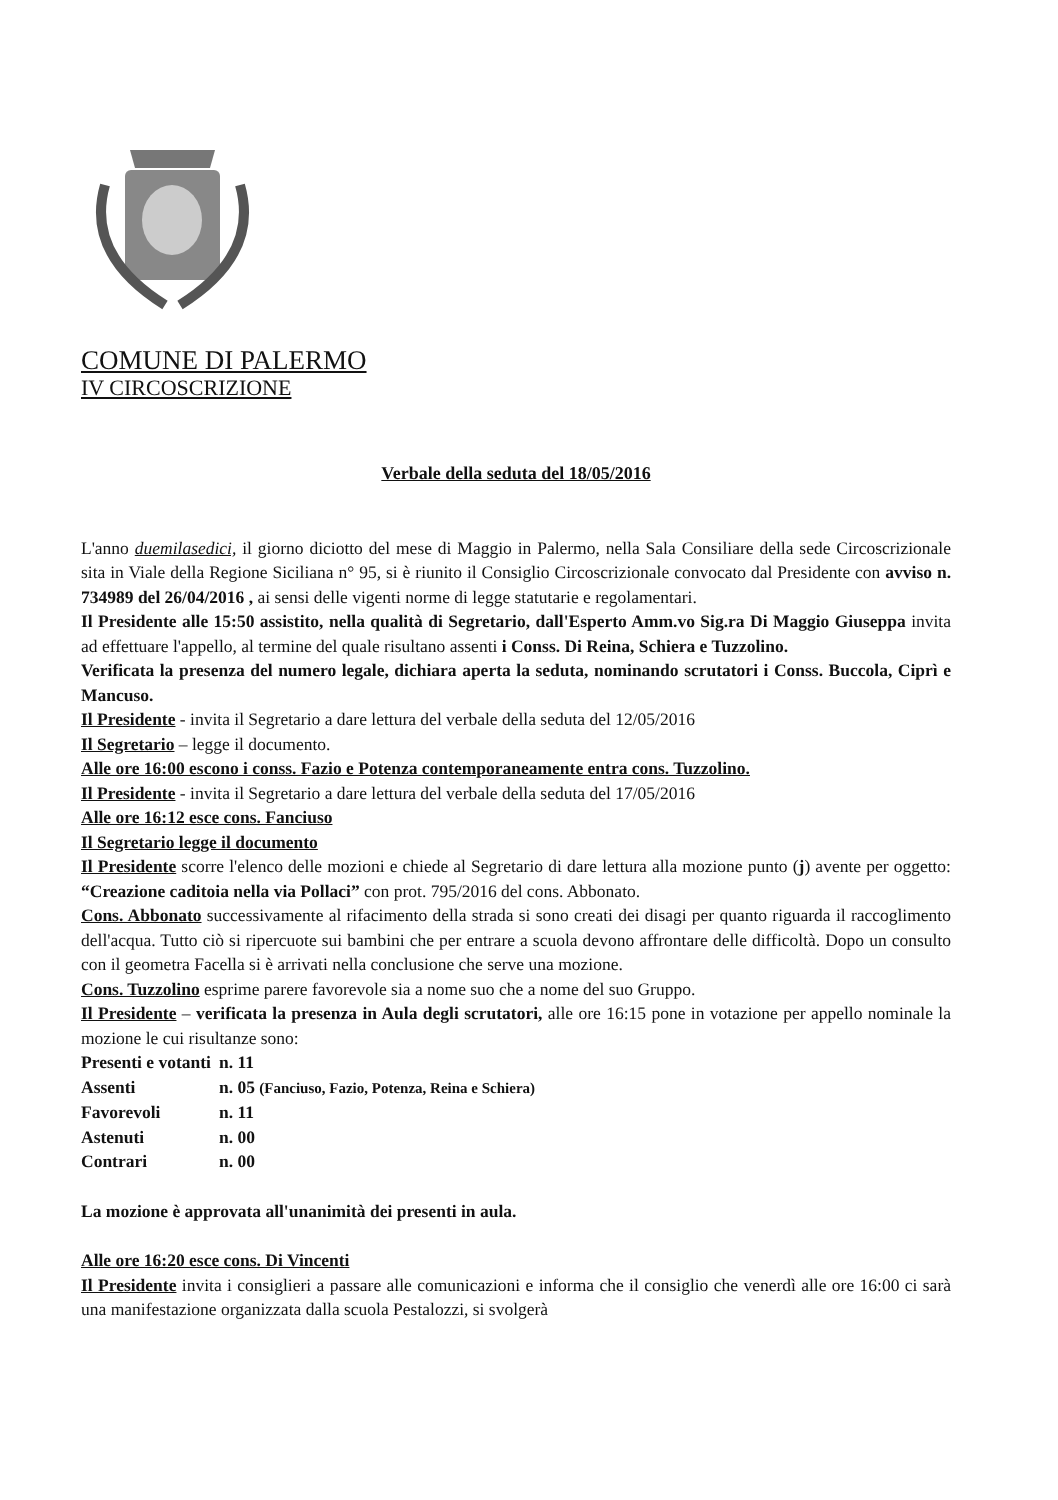COMUNE DI PALERMO
IV CIRCOSCRIZIONE
Verbale della seduta del 18/05/2016
L'anno duemilasedici, il giorno diciotto del mese di Maggio in Palermo, nella Sala Consiliare della sede Circoscrizionale sita in Viale della Regione Siciliana n° 95, si è riunito il Consiglio Circoscrizionale convocato dal Presidente con avviso n. 734989 del 26/04/2016 , ai sensi delle vigenti norme di legge statutarie e regolamentari.
Il Presidente alle 15:50 assistito, nella qualità di Segretario, dall'Esperto Amm.vo Sig.ra Di Maggio Giuseppa invita ad effettuare l'appello, al termine del quale risultano assenti i Conss. Di Reina, Schiera e Tuzzolino.
Verificata la presenza del numero legale, dichiara aperta la seduta, nominando scrutatori i Conss. Buccola, Ciprì e Mancuso.
Il Presidente - invita il Segretario a dare lettura del verbale della seduta del 12/05/2016
Il Segretario – legge il documento.
Alle ore 16:00 escono i conss. Fazio e Potenza contemporaneamente entra cons. Tuzzolino.
Il Presidente - invita il Segretario a dare lettura del verbale della seduta del 17/05/2016
Alle ore 16:12 esce cons. Fanciuso
Il Segretario legge il documento
Il Presidente scorre l'elenco delle mozioni e chiede al Segretario di dare lettura alla mozione punto (j) avente per oggetto: “Creazione caditoia nella via Pollaci” con prot. 795/2016 del cons. Abbonato.
Cons. Abbonato successivamente al rifacimento della strada si sono creati dei disagi per quanto riguarda il raccoglimento dell'acqua. Tutto ciò si ripercuote sui bambini che per entrare a scuola devono affrontare delle difficoltà. Dopo un consulto con il geometra Facella si è arrivati nella conclusione che serve una mozione.
Cons. Tuzzolino esprime parere favorevole sia a nome suo che a nome del suo Gruppo.
Il Presidente – verificata la presenza in Aula degli scrutatori, alle ore 16:15 pone in votazione per appello nominale la mozione le cui risultanze sono:
| Presenti e votanti | n. 11 |
| Assenti | n. 05 (Fanciuso, Fazio, Potenza, Reina e Schiera) |
| Favorevoli | n. 11 |
| Astenuti | n. 00 |
| Contrari | n. 00 |
La mozione è approvata all'unanimità dei presenti in aula.
Alle ore 16:20 esce cons. Di Vincenti
Il Presidente invita i consiglieri a passare alle comunicazioni e informa che il consiglio che venerdì alle ore 16:00 ci sarà una manifestazione organizzata dalla scuola Pestalozzi, si svolgerà